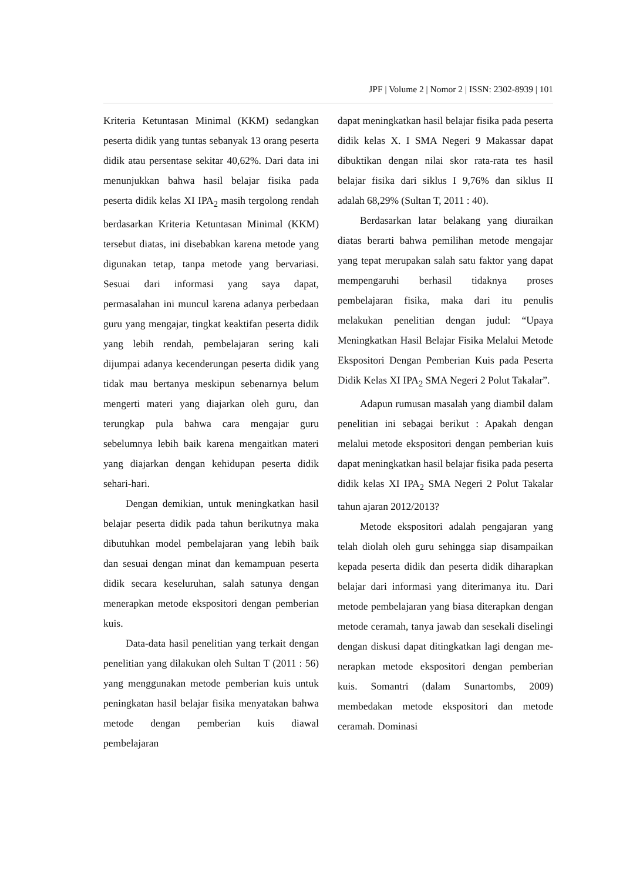JPF | Volume 2 | Nomor 2 | ISSN: 2302-8939 | 101
Kriteria Ketuntasan Minimal (KKM) sedangkan peserta didik yang tuntas sebanyak 13 orang peserta didik atau persentase sekitar 40,62%. Dari data ini menunjukkan bahwa hasil belajar fisika pada peserta didik kelas XI IPA<sub>2</sub> masih tergolong rendah berdasarkan Kriteria Ketuntasan Minimal (KKM) tersebut diatas, ini disebabkan karena metode yang digunakan tetap, tanpa metode yang bervariasi. Sesuai dari informasi yang saya dapat, permasalahan ini muncul karena adanya perbedaan guru yang mengajar, tingkat keaktifan peserta didik yang lebih rendah, pembelajaran sering kali dijumpai adanya kecenderungan peserta didik yang tidak mau bertanya meskipun sebenarnya belum mengerti materi yang diajarkan oleh guru, dan terungkap pula bahwa cara mengajar guru sebelumnya lebih baik karena mengaitkan materi yang diajarkan dengan kehidupan peserta didik sehari-hari.
Dengan demikian, untuk meningkatkan hasil belajar peserta didik pada tahun berikutnya maka dibutuhkan model pembelajaran yang lebih baik dan sesuai dengan minat dan kemampuan peserta didik secara keseluruhan, salah satunya dengan menerapkan metode ekspositori dengan pemberian kuis.
Data-data hasil penelitian yang terkait dengan penelitian yang dilakukan oleh Sultan T (2011 : 56) yang menggunakan metode pemberian kuis untuk peningkatan hasil belajar fisika menyatakan bahwa metode dengan pemberian kuis diawal pembelajaran
dapat meningkatkan hasil belajar fisika pada peserta didik kelas X. I SMA Negeri 9 Makassar dapat dibuktikan dengan nilai skor rata-rata tes hasil belajar fisika dari siklus I 9,76% dan siklus II adalah 68,29% (Sultan T, 2011 : 40).
Berdasarkan latar belakang yang diuraikan diatas berarti bahwa pemilihan metode mengajar yang tepat merupakan salah satu faktor yang dapat mempengaruhi berhasil tidaknya proses pembelajaran fisika, maka dari itu penulis melakukan penelitian dengan judul: “Upaya Meningkatkan Hasil Belajar Fisika Melalui Metode Ekspositori Dengan Pemberian Kuis pada Peserta Didik Kelas XI IPA<sub>2</sub> SMA Negeri 2 Polut Takalar”.
Adapun rumusan masalah yang diambil dalam penelitian ini sebagai berikut : Apakah dengan melalui metode ekspositori dengan pemberian kuis dapat meningkatkan hasil belajar fisika pada peserta didik kelas XI IPA<sub>2</sub> SMA Negeri 2 Polut Takalar tahun ajaran 2012/2013?
Metode ekspositori adalah pengajaran yang telah diolah oleh guru sehingga siap disampaikan kepada peserta didik dan peserta didik diharapkan belajar dari informasi yang diterimanya itu. Dari metode pembelajaran yang biasa diterapkan dengan metode ceramah, tanya jawab dan sesekali diselingi dengan diskusi dapat ditingkatkan lagi dengan me-nerapkan metode ekspositori dengan pemberian kuis. Somantri (dalam Sunartombs, 2009) membedakan metode ekspositori dan metode ceramah. Dominasi